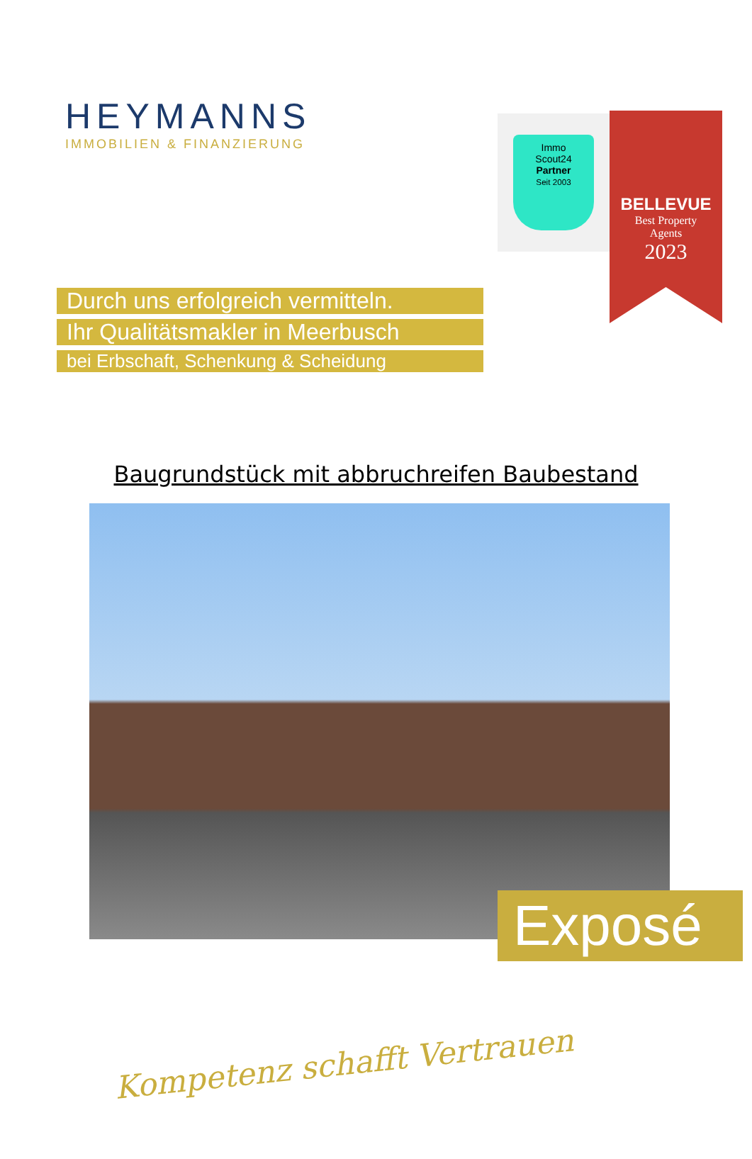HEYMANNS
IMMOBILIEN & FINANZIERUNG
Immo
Scout24
Partner
Seit 2003
BELLEVUE
Best Property
Agents
2023
Durch uns erfolgreich vermitteln.
Ihr Qualitätsmakler in Meerbusch
bei Erbschaft, Schenkung & Scheidung
Baugrundstück mit abbruchreifen Baubestand
Exposé
Kompetenz schafft Vertrauen